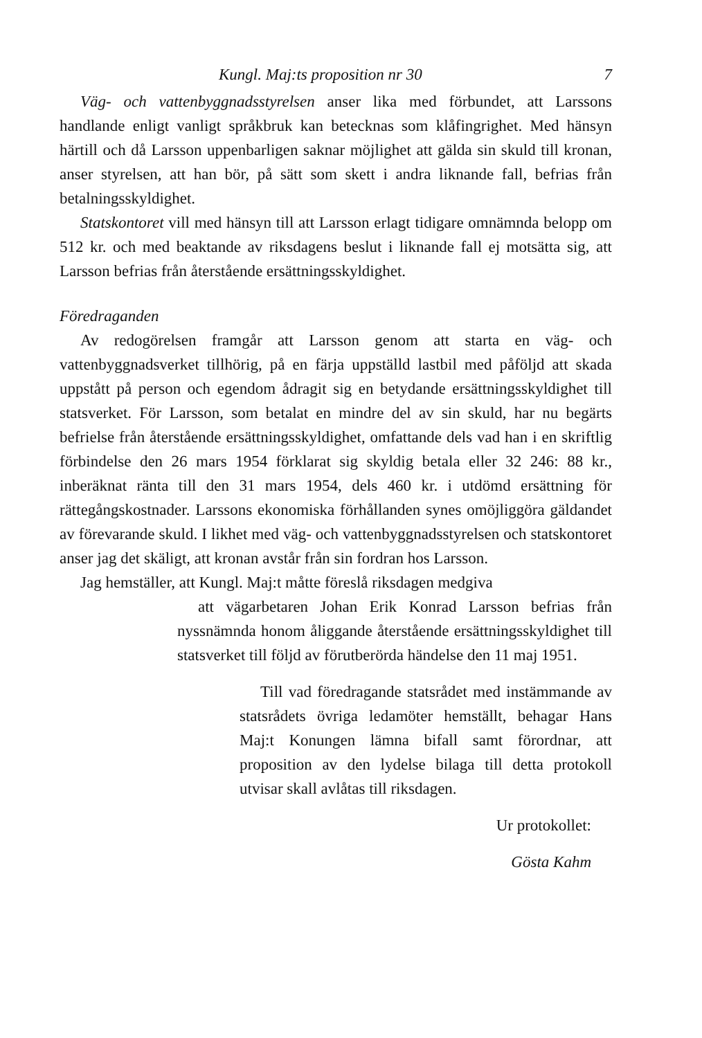Kungl. Maj:ts proposition nr 30 7
Väg- och vattenbyggnadsstyrelsen anser lika med förbundet, att Larssons handlande enligt vanligt språkbruk kan betecknas som klåfingrighet. Med hänsyn härtill och då Larsson uppenbarligen saknar möjlighet att gälda sin skuld till kronan, anser styrelsen, att han bör, på sätt som skett i andra liknande fall, befrias från betalningsskyldighet.
Statskontoret vill med hänsyn till att Larsson erlagt tidigare omnämnda belopp om 512 kr. och med beaktande av riksdagens beslut i liknande fall ej motsätta sig, att Larsson befrias från återstående ersättningsskyldighet.
Föredraganden
Av redogörelsen framgår att Larsson genom att starta en väg- och vattenbyggnadsverket tillhörig, på en färja uppställd lastbil med påföljd att skada uppstått på person och egendom ådragit sig en betydande ersättningsskyldighet till statsverket. För Larsson, som betalat en mindre del av sin skuld, har nu begärts befrielse från återstående ersättningsskyldighet, omfattande dels vad han i en skriftlig förbindelse den 26 mars 1954 förklarat sig skyldig betala eller 32 246: 88 kr., inberäknat ränta till den 31 mars 1954, dels 460 kr. i utdömd ersättning för rättegångskostnader. Larssons ekonomiska förhållanden synes omöjliggöra gäldandet av förevarande skuld. I likhet med väg- och vattenbyggnadsstyrelsen och statskontoret anser jag det skäligt, att kronan avstår från sin fordran hos Larsson.
Jag hemställer, att Kungl. Maj:t måtte föreslå riksdagen medgiva
att vägarbetaren Johan Erik Konrad Larsson befrias från nyssnämnda honom åliggande återstående ersättningsskyldighet till statsverket till följd av förutberörda händelse den 11 maj 1951.
Till vad föredragande statsrådet med instämmande av statsrådets övriga ledamöter hemställt, behagar Hans Maj:t Konungen lämna bifall samt förordnar, att proposition av den lydelse bilaga till detta protokoll utvisar skall avlåtas till riksdagen.
Ur protokollet:
Gösta Kahm